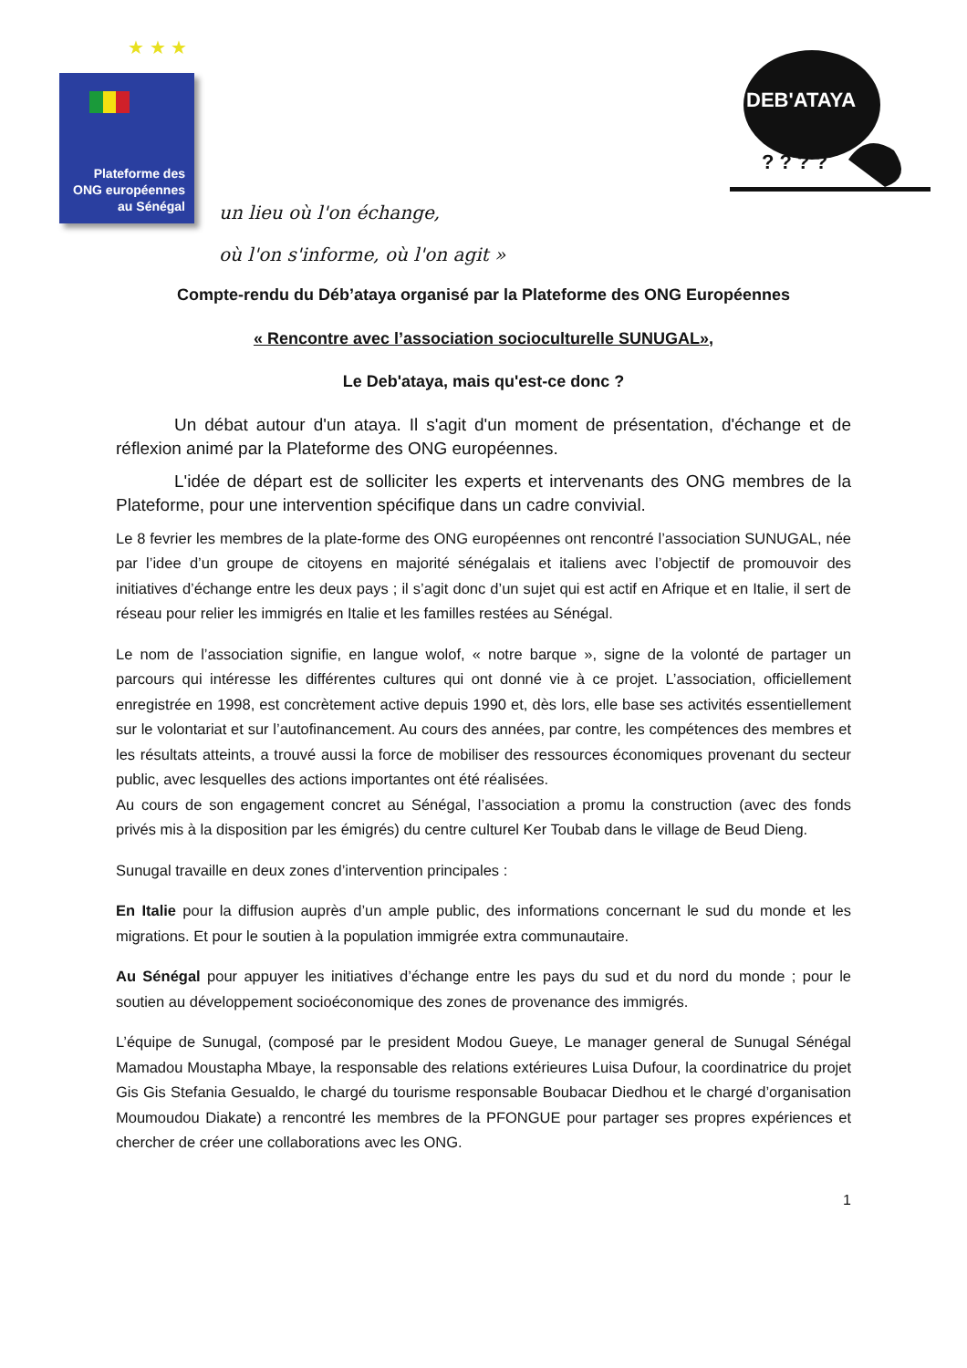★ ★ ★
Plateforme des
ONG européennes
au Sénégal
un lieu où l'on échange,
où l'on s'informe, où l'on agit »
DEB'ATAYA
? ? ? ?
Compte-rendu du Déb’ataya organisé par la Plateforme des ONG Européennes
« Rencontre avec l’association socioculturelle SUNUGAL»,
Le Deb'ataya, mais qu'est-ce donc ?
Un débat autour d'un ataya. Il s'agit d'un moment de présentation, d'échange et de réflexion animé par la Plateforme des ONG européennes.
L'idée de départ est de solliciter les experts et intervenants des ONG membres de la Plateforme, pour une intervention spécifique dans un cadre convivial.
Le 8 fevrier les membres de la plate-forme des ONG européennes ont rencontré l’association SUNUGAL, née par l’idee d’un groupe de citoyens en majorité sénégalais et italiens avec l’objectif de promouvoir des initiatives d’échange entre les deux pays ; il s’agit donc d’un sujet qui est actif en Afrique et en Italie, il sert de réseau pour relier les immigrés en Italie et les familles restées au Sénégal.
Le nom de l’association signifie, en langue wolof, « notre barque », signe de la volonté de partager un parcours qui intéresse les différentes cultures qui ont donné vie à ce projet. L’association, officiellement enregistrée en 1998, est concrètement active depuis 1990 et, dès lors, elle base ses activités essentiellement sur le volontariat et sur l’autofinancement. Au cours des années, par contre, les compétences des membres et les résultats atteints, a trouvé aussi la force de mobiliser des ressources économiques provenant du secteur public, avec lesquelles des actions importantes ont été réalisées.
Au cours de son engagement concret au Sénégal, l’association a promu la construction (avec des fonds privés mis à la disposition par les émigrés) du centre culturel Ker Toubab dans le village de Beud Dieng.
Sunugal travaille en deux zones d’intervention principales :
En Italie pour la diffusion auprès d’un ample public, des informations concernant le sud du monde et les migrations. Et pour le soutien à la population immigrée extra communautaire.
Au Sénégal pour appuyer les initiatives d’échange entre les pays du sud et du nord du monde ; pour le soutien au développement socioéconomique des zones de provenance des immigrés.
L’équipe de Sunugal, (composé par le president Modou Gueye, Le manager general de Sunugal Sénégal Mamadou Moustapha Mbaye, la responsable des relations extérieures Luisa Dufour, la coordinatrice du projet Gis Gis Stefania Gesualdo, le chargé du tourisme responsable Boubacar Diedhou et le chargé d’organisation Moumoudou Diakate) a rencontré les membres de la PFONGUE pour partager ses propres expériences et chercher de créer une collaborations avec les ONG.
1